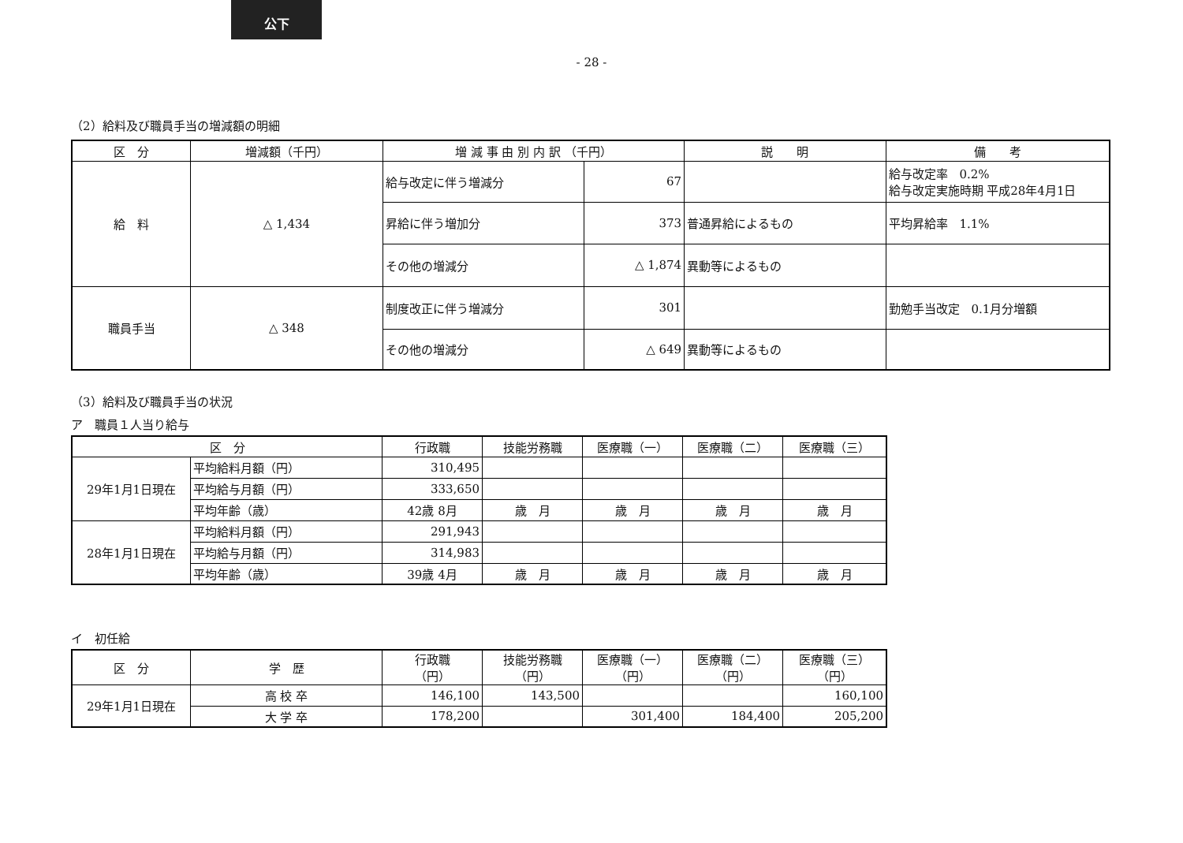公下
- 28 -
（2）給料及び職員手当の増減額の明細
| 区 分 | 増減額（千円） | 増 減 事 由 別 内 訳 （千円） | | 説 明 | 備 考 |
| --- | --- | --- | --- | --- | --- |
| 給 料 | △ 1,434 | 給与改定に伴う増減分 | 67 | | 給与改定率 0.2% 給与改定実施時期 平成28年4月1日 |
| | | 昇給に伴う増加分 | 373 | 普通昇給によるもの | 平均昇給率 1.1% |
| | | その他の増減分 | △ 1,874 | 異動等によるもの | |
| 職員手当 | △ 348 | 制度改正に伴う増減分 | 301 | | 勤勉手当改定 0.1月分増額 |
| | | その他の増減分 | △ 649 | 異動等によるもの | |
（3）給料及び職員手当の状況
ア　職員１人当り給与
| 区 分 | | 行政職 | 技能労務職 | 医療職（一） | 医療職（二） | 医療職（三） |
| --- | --- | --- | --- | --- | --- | --- |
| 29年1月1日現在 | 平均給料月額（円） | 310,495 | | | | |
| | 平均給与月額（円） | 333,650 | | | | |
| | 平均年齢（歳） | 42歳 8月 | 歳 月 | 歳 月 | 歳 月 | 歳 月 |
| 28年1月1日現在 | 平均給料月額（円） | 291,943 | | | | |
| | 平均給与月額（円） | 314,983 | | | | |
| | 平均年齢（歳） | 39歳 4月 | 歳 月 | 歳 月 | 歳 月 | 歳 月 |
イ　初任給
| 区 分 | 学 歴 | 行政職 （円） | 技能労務職 （円） | 医療職（一） （円） | 医療職（二） （円） | 医療職（三） （円） |
| --- | --- | --- | --- | --- | --- | --- |
| 29年1月1日現在 | 高 校 卒 | 146,100 | 143,500 | | | 160,100 |
| | 大 学 卒 | 178,200 | | 301,400 | 184,400 | 205,200 |